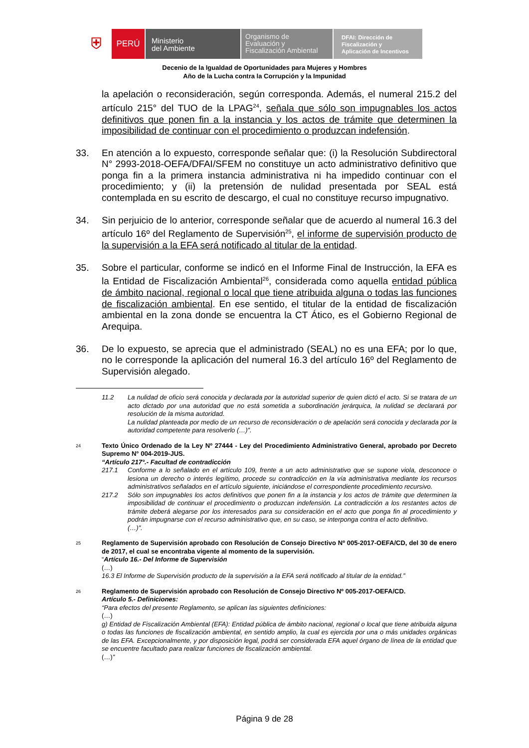⛨
PERÚ
Ministerio
del Ambiente
Organismo de
Evaluación y
Fiscalización Ambiental
DFAI: Dirección de
Fiscalización y
Aplicación de Incentivos
Decenio de la Igualdad de Oportunidades para Mujeres y Hombres
Año de la Lucha contra la Corrupción y la Impunidad
la apelación o reconsideración, según corresponda. Además, el numeral 215.2 del artículo 215° del TUO de la LPAG<sup>24</sup>, señala que sólo son impugnables los actos definitivos que ponen fin a la instancia y los actos de trámite que determinen la imposibilidad de continuar con el procedimiento o produzcan indefensión.
33. En atención a lo expuesto, corresponde señalar que: (i) la Resolución Subdirectoral N° 2993-2018-OEFA/DFAI/SFEM no constituye un acto administrativo definitivo que ponga fin a la primera instancia administrativa ni ha impedido continuar con el procedimiento; y (ii) la pretensión de nulidad presentada por SEAL está contemplada en su escrito de descargo, el cual no constituye recurso impugnativo.
34. Sin perjuicio de lo anterior, corresponde señalar que de acuerdo al numeral 16.3 del artículo 16º del Reglamento de Supervisión<sup>25</sup>, el informe de supervisión producto de la supervisión a la EFA será notificado al titular de la entidad.
35. Sobre el particular, conforme se indicó en el Informe Final de Instrucción, la EFA es la Entidad de Fiscalización Ambiental<sup>26</sup>, considerada como aquella entidad pública de ámbito nacional, regional o local que tiene atribuida alguna o todas las funciones de fiscalización ambiental. En ese sentido, el titular de la entidad de fiscalización ambiental en la zona donde se encuentra la CT Ático, es el Gobierno Regional de Arequipa.
36. De lo expuesto, se aprecia que el administrado (SEAL) no es una EFA; por lo que, no le corresponde la aplicación del numeral 16.3 del artículo 16º del Reglamento de Supervisión alegado.
11.2 La nulidad de oficio será conocida y declarada por la autoridad superior de quien dictó el acto. Si se tratara de un acto dictado por una autoridad que no está sometida a subordinación jerárquica, la nulidad se declarará por resolución de la misma autoridad.
La nulidad planteada por medio de un recurso de reconsideración o de apelación será conocida y declarada por la autoridad competente para resolverlo (…)”.
24
Texto Único Ordenado de la Ley Nº 27444 - Ley del Procedimiento Administrativo General, aprobado por Decreto Supremo N° 004-2019-JUS.
“Artículo 217°.- Facultad de contradicción
217.1 Conforme a lo señalado en el artículo 109, frente a un acto administrativo que se supone viola, desconoce o lesiona un derecho o interés legítimo, procede su contradicción en la vía administrativa mediante los recursos administrativos señalados en el artículo siguiente, iniciándose el correspondiente procedimiento recursivo.
217.2 Sólo son impugnables los actos definitivos que ponen fin a la instancia y los actos de trámite que determinen la imposibilidad de continuar el procedimiento o produzcan indefensión. La contradicción a los restantes actos de trámite deberá alegarse por los interesados para su consideración en el acto que ponga fin al procedimiento y podrán impugnarse con el recurso administrativo que, en su caso, se interponga contra el acto definitivo.
(…)”.
25
Reglamento de Supervisión aprobado con Resolución de Consejo Directivo Nº 005-2017-OEFA/CD, del 30 de enero de 2017, el cual se encontraba vigente al momento de la supervisión.
“Artículo 16.- Del Informe de Supervisión
(…)
16.3 El Informe de Supervisión producto de la supervisión a la EFA será notificado al titular de la entidad.”
26
Reglamento de Supervisión aprobado con Resolución de Consejo Directivo Nº 005-2017-OEFA/CD.
Artículo 5.- Definiciones:
“Para efectos del presente Reglamento, se aplican las siguientes definiciones:
(…)
g) Entidad de Fiscalización Ambiental (EFA): Entidad pública de ámbito nacional, regional o local que tiene atribuida alguna o todas las funciones de fiscalización ambiental, en sentido amplio, la cual es ejercida por una o más unidades orgánicas de las EFA. Excepcionalmente, y por disposición legal, podrá ser considerada EFA aquel órgano de línea de la entidad que se encuentre facultado para realizar funciones de fiscalización ambiental.
(…)”
Página 9 de 28